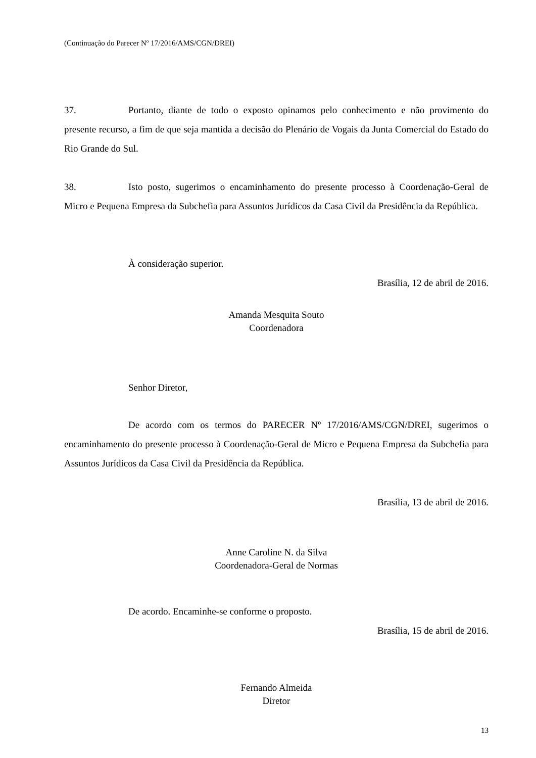(Continuação do Parecer Nº 17/2016/AMS/CGN/DREI)
37. Portanto, diante de todo o exposto opinamos pelo conhecimento e não provimento do presente recurso, a fim de que seja mantida a decisão do Plenário de Vogais da Junta Comercial do Estado do Rio Grande do Sul.
38. Isto posto, sugerimos o encaminhamento do presente processo à Coordenação-Geral de Micro e Pequena Empresa da Subchefia para Assuntos Jurídicos da Casa Civil da Presidência da República.
À consideração superior.
Brasília, 12 de abril de 2016.
Amanda Mesquita Souto
Coordenadora
Senhor Diretor,
De acordo com os termos do PARECER Nº 17/2016/AMS/CGN/DREI, sugerimos o encaminhamento do presente processo à Coordenação-Geral de Micro e Pequena Empresa da Subchefia para Assuntos Jurídicos da Casa Civil da Presidência da República.
Brasília, 13 de abril de 2016.
Anne Caroline N. da Silva
Coordenadora-Geral de Normas
De acordo. Encaminhe-se conforme o proposto.
Brasília, 15 de abril de 2016.
Fernando Almeida
Diretor
13